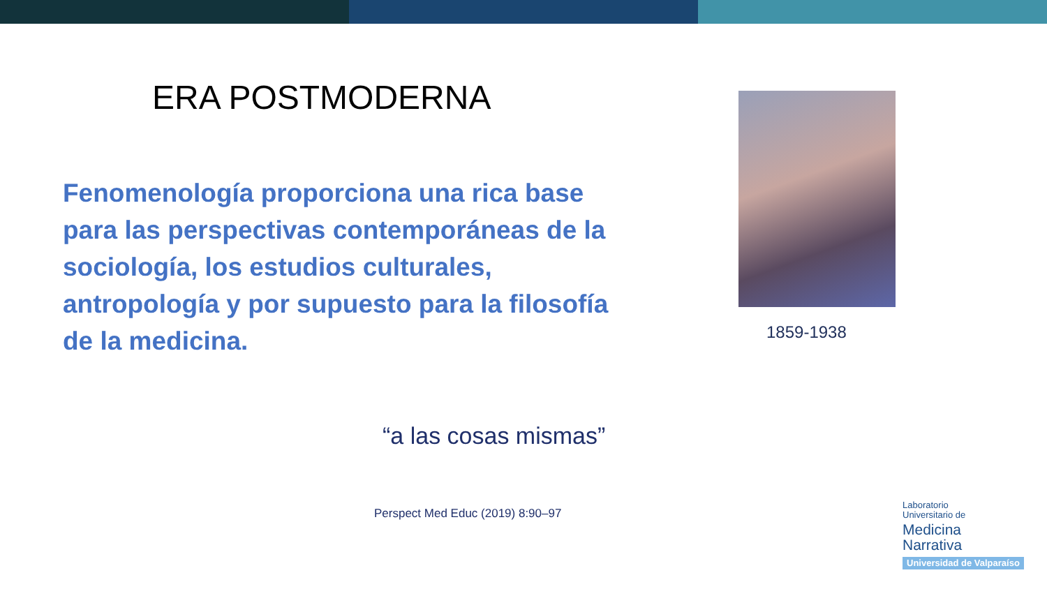ERA POSTMODERNA
Fenomenología proporciona una rica base para las perspectivas contemporáneas de la sociología, los estudios culturales, antropología y por supuesto para la filosofía de la medicina.
1859-1938
“a las cosas mismas”
Perspect Med Educ (2019) 8:90–97
Laboratorio
Universitario de
Medicina
Narrativa
Universidad de Valparaíso